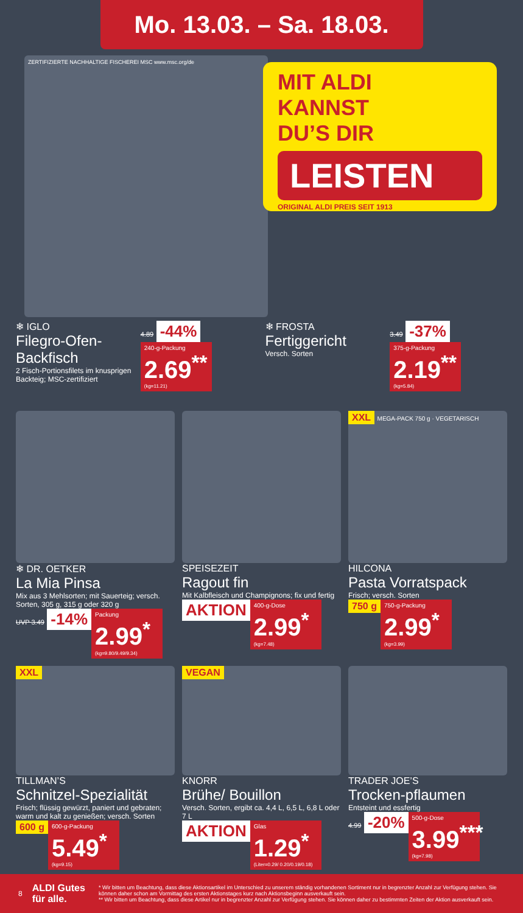Mo. 13.03. – Sa. 18.03.
MIT ALDI
KANNST
DU’S DIR
LEISTEN
ORIGINAL ALDI PREIS SEIT 1913
ZERTIFIZIERTE NACHHALTIGE FISCHEREI MSC www.msc.org/de
❄ IGLO
Filegro-Ofen-Backfisch
2 Fisch-Portionsfilets im knusprigen Backteig; MSC-zertifiziert
4.89 -44%
240-g-Packung
2.69<sup>**</sup>
(kg=11.21)
❄ FROSTA
Fertiggericht
Versch. Sorten
3.49 -37%
375-g-Packung
2.19<sup>**</sup>
(kg=5.84)
❄ DR. OETKER
La Mia Pinsa
Mix aus 3 Mehlsorten; mit Sauerteig; versch. Sorten, 305 g, 315 g oder 320 g
UVP 3.49 -14%
Packung
2.99<sup>*</sup>
(kg=9.80/9.49/9.34)
SPEISEZEIT
Ragout fin
Mit Kalbfleisch und Champignons; fix und fertig
AKTION
400-g-Dose
2.99<sup>*</sup>
(kg=7.48)
XXL MEGA-PACK 750 g · VEGETARISCH
HILCONA
Pasta Vorratspack
Frisch; versch. Sorten
750 g
750-g-Packung
2.99<sup>*</sup>
(kg=3.99)
XXL
TILLMAN’S
Schnitzel-Spezialität
Frisch; flüssig gewürzt, paniert und gebraten; warm und kalt zu genießen; versch. Sorten
600 g
600-g-Packung
5.49<sup>*</sup>
(kg=9.15)
VEGAN
KNORR
Brühe/ Bouillon
Versch. Sorten, ergibt ca. 4,4 L, 6,5 L, 6,8 L oder 7 L
AKTION
Glas
1.29<sup>*</sup>
(Liter=0.29/ 0.20/0.19/0.18)
TRADER JOE’S
Trocken-pflaumen
Entsteint und essfertig
4.99 -20%
500-g-Dose
3.99<sup>***</sup>
(kg=7.98)
8 ALDI Gutes für alle.
* Wir bitten um Beachtung, dass diese Aktionsartikel im Unterschied zu unserem ständig vorhandenen Sortiment nur in begrenzter Anzahl zur Verfügung stehen. Sie können daher schon am Vormittag des ersten Aktionstages kurz nach Aktionsbeginn ausverkauft sein.
** Wir bitten um Beachtung, dass diese Artikel nur in begrenzter Anzahl zur Verfügung stehen. Sie können daher zu bestimmten Zeiten der Aktion ausverkauft sein.